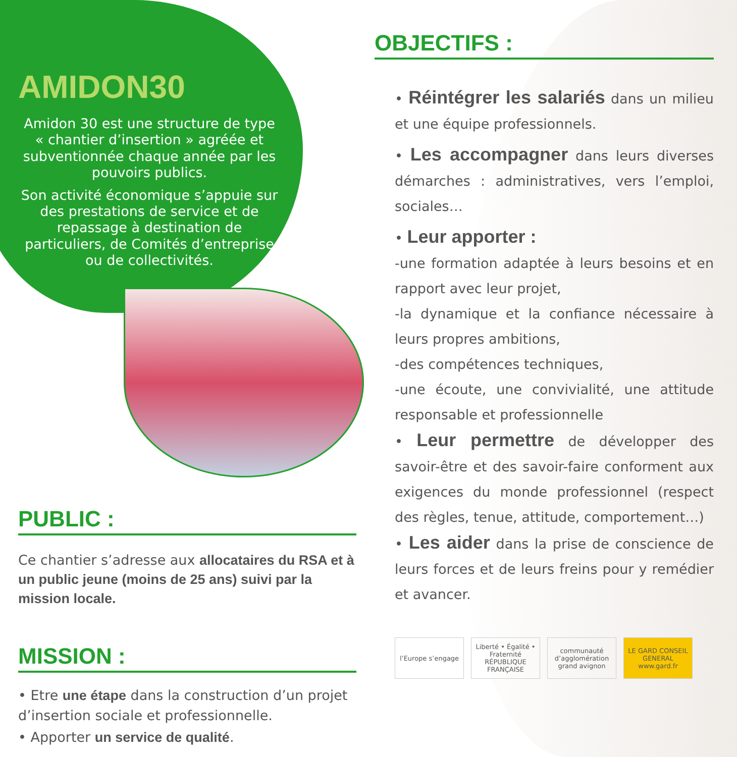AMIDON30
Amidon 30 est une structure de type « chantier d’insertion » agréée et subventionnée chaque année par les pouvoirs publics.
Son activité économique s’appuie sur des prestations de service et de repassage à destination de particuliers, de Comités d’entreprise ou de collectivités.
PUBLIC :
Ce chantier s’adresse aux allocataires du RSA et à un public jeune (moins de 25 ans) suivi par la mission locale.
MISSION :
• Etre une étape dans la construction d’un projet d’insertion sociale et professionnelle.
• Apporter un service de qualité.
OBJECTIFS :
• Réintégrer les salariés dans un milieu et une équipe professionnels.
• Les accompagner dans leurs diverses démarches : administratives, vers l’emploi, sociales…
• Leur apporter :
-une formation adaptée à leurs besoins et en rapport avec leur projet,
-la dynamique et la confiance nécessaire à leurs propres ambitions,
-des compétences techniques,
-une écoute, une convivialité, une attitude responsable et professionnelle
• Leur permettre de développer des savoir-être et des savoir-faire conforment aux exigences du monde professionnel (respect des règles, tenue, attitude, comportement…)
• Les aider dans la prise de conscience de leurs forces et de leurs freins pour y remédier et avancer.
l’Europe s’engage Liberté • Égalité • Fraternité RÉPUBLIQUE FRANÇAISE
communauté d’agglomération grand avignon
LE GARD CONSEIL GENERAL www.gard.fr